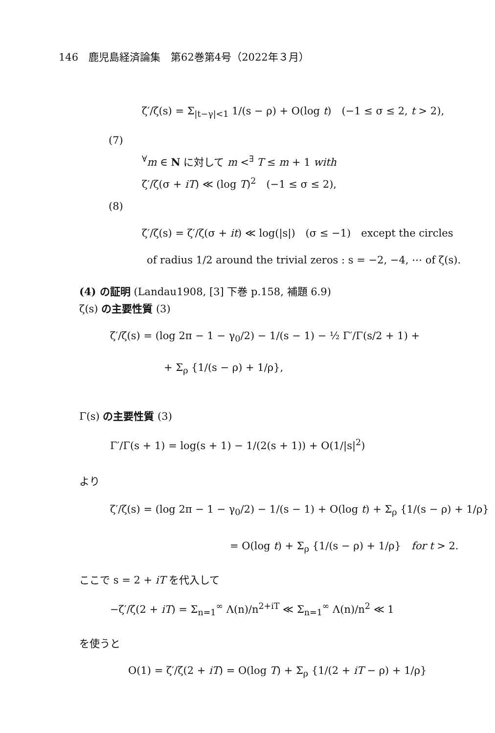146　鹿児島経済論集　第62巻第4号（2022年３月）
ζ′/ζ(s) = Σ<sub>|t−γ|<1</sub> 1/(s − ρ) + O(log t)　(−1 ≤ σ ≤ 2, t > 2),
(7)
<sup>∀</sup>m ∈ N に対して m <<sup>∃</sup> T ≤ m + 1 with
ζ′/ζ(σ + iT) ≪ (log T)<sup>2</sup>　(−1 ≤ σ ≤ 2),
(8)
ζ′/ζ(s) = ζ′/ζ(σ + it) ≪ log(|s|)　(σ ≤ −1)　except the circles
of radius 1/2 around the trivial zeros : s = −2, −4, ⋯ of ζ(s).
(4) の証明 (Landau1908, [3] 下巻 p.158, 補題 6.9)
ζ(s) の主要性質 (3)
ζ′/ζ(s) = (log 2π − 1 − γ<sub>0</sub>/2) − 1/(s − 1) − ½ Γ′/Γ(s/2 + 1) +
+ Σ<sub>ρ</sub> {1/(s − ρ) + 1/ρ},
Γ(s) の主要性質 (3)
Γ′/Γ(s + 1) = log(s + 1) − 1/(2(s + 1)) + O(1/|s|<sup>2</sup>)
より
ζ′/ζ(s) = (log 2π − 1 − γ<sub>0</sub>/2) − 1/(s − 1) + O(log t) + Σ<sub>ρ</sub> {1/(s − ρ) + 1/ρ}
= O(log t) + Σ<sub>ρ</sub> {1/(s − ρ) + 1/ρ}　for t > 2.
ここで s = 2 + iT を代入して
−ζ′/ζ(2 + iT) = Σ<sub>n=1</sub><sup>∞</sup> Λ(n)/n<sup>2+iT</sup> ≪ Σ<sub>n=1</sub><sup>∞</sup> Λ(n)/n<sup>2</sup> ≪ 1
を使うと
O(1) = ζ′/ζ(2 + iT) = O(log T) + Σ<sub>ρ</sub> {1/(2 + iT − ρ) + 1/ρ}